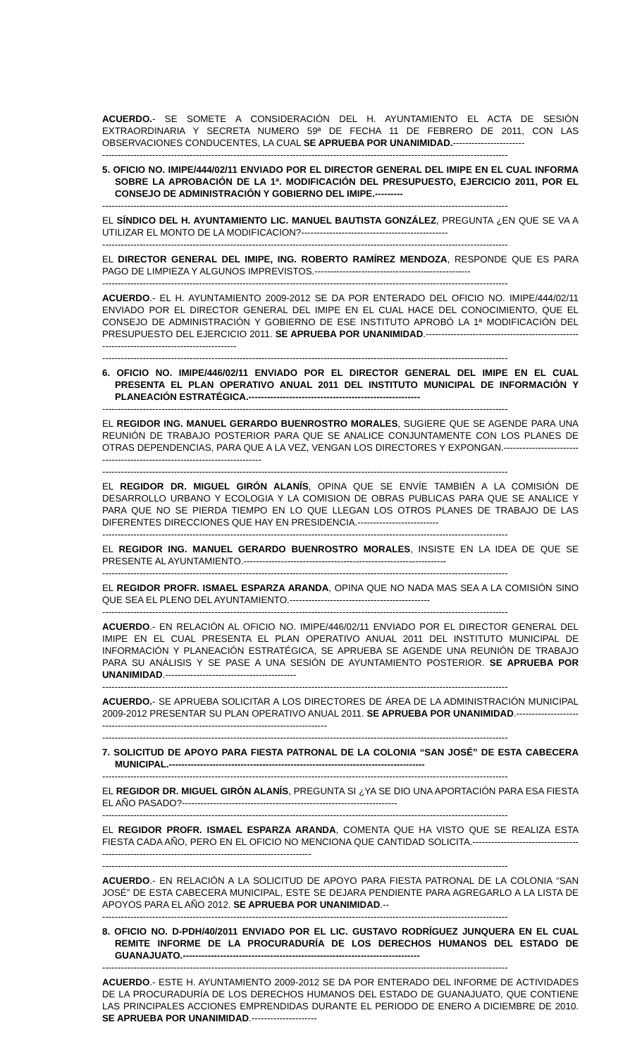ACUERDO.- SE SOMETE A CONSIDERACIÓN DEL H. AYUNTAMIENTO EL ACTA DE SESIÓN EXTRAORDINARIA Y SECRETA NUMERO 59ª DE FECHA 11 DE FEBRERO DE 2011, CON LAS OBSERVACIONES CONDUCENTES, LA CUAL SE APRUEBA POR UNANIMIDAD.-----------------------
----------------------------------------------------------------------------------------------------------------------------------
5. OFICIO NO. IMIPE/444/02/11 ENVIADO POR EL DIRECTOR GENERAL DEL IMIPE EN EL CUAL INFORMA SOBRE LA APROBACIÓN DE LA 1ª. MODIFICACIÓN DEL PRESUPUESTO, EJERCICIO 2011, POR EL CONSEJO DE ADMINISTRACIÓN Y GOBIERNO DEL IMIPE.---------
----------------------------------------------------------------------------------------------------------------------------------
EL SÍNDICO DEL H. AYUNTAMIENTO LIC. MANUEL BAUTISTA GONZÁLEZ, PREGUNTA ¿EN QUE SE VA A UTILIZAR EL MONTO DE LA MODIFICACION?-----------------------------------------------
----------------------------------------------------------------------------------------------------------------------------------
EL DIRECTOR GENERAL DEL IMIPE, ING. ROBERTO RAMÍREZ MENDOZA, RESPONDE QUE ES PARA PAGO DE LIMPIEZA Y ALGUNOS IMPREVISTOS.--------------------------------------------------
----------------------------------------------------------------------------------------------------------------------------------
ACUERDO.- EL H. AYUNTAMIENTO 2009-2012 SE DA POR ENTERADO DEL OFICIO NO. IMIPE/444/02/11 ENVIADO POR EL DIRECTOR GENERAL DEL IMIPE EN EL CUAL HACE DEL CONOCIMIENTO, QUE EL CONSEJO DE ADMINISTRACIÓN Y GOBIERNO DE ESE INSTITUTO APROBÓ LA 1ª MODIFICACIÓN DEL PRESUPUESTO DEL EJERCICIO 2011. SE APRUEBA POR UNANIMIDAD.--------------------------------------------------------------------------------------------
----------------------------------------------------------------------------------------------------------------------------------
6. OFICIO NO. IMIPE/446/02/11 ENVIADO POR EL DIRECTOR GENERAL DEL IMIPE EN EL CUAL PRESENTA EL PLAN OPERATIVO ANUAL 2011 DEL INSTITUTO MUNICIPAL DE INFORMACIÓN Y PLANEACIÓN ESTRATÉGICA.-------------------------------------------------------
----------------------------------------------------------------------------------------------------------------------------------
EL REGIDOR ING. MANUEL GERARDO BUENROSTRO MORALES, SUGIERE QUE SE AGENDE PARA UNA REUNIÓN DE TRABAJO POSTERIOR PARA QUE SE ANALICE CONJUNTAMENTE CON LOS PLANES DE OTRAS DEPENDENCIAS, PARA QUE A LA VEZ, VENGAN LOS DIRECTORES Y EXPONGAN.---------------------------------------------------------------------------
----------------------------------------------------------------------------------------------------------------------------------
EL REGIDOR DR. MIGUEL GIRÓN ALANÍS, OPINA QUE SE ENVÍE TAMBIÉN A LA COMISIÓN DE DESARROLLO URBANO Y ECOLOGIA Y LA COMISION DE OBRAS PUBLICAS PARA QUE SE ANALICE Y PARA QUE NO SE PIERDA TIEMPO EN LO QUE LLEGAN LOS OTROS PLANES DE TRABAJO DE LAS DIFERENTES DIRECCIONES QUE HAY EN PRESIDENCIA.--------------------------
----------------------------------------------------------------------------------------------------------------------------------
EL REGIDOR ING. MANUEL GERARDO BUENROSTRO MORALES, INSISTE EN LA IDEA DE QUE SE PRESENTE AL AYUNTAMIENTO.-----------------------------------------------------------------
----------------------------------------------------------------------------------------------------------------------------------
EL REGIDOR PROFR. ISMAEL ESPARZA ARANDA, OPINA QUE NO NADA MAS SEA A LA COMISIÓN SINO QUE SEA EL PLENO DEL AYUNTAMIENTO.---------------------------------------------
----------------------------------------------------------------------------------------------------------------------------------
ACUERDO.- EN RELACIÓN AL OFICIO NO. IMIPE/446/02/11 ENVIADO POR EL DIRECTOR GENERAL DEL IMIPE EN EL CUAL PRESENTA EL PLAN OPERATIVO ANUAL 2011 DEL INSTITUTO MUNICIPAL DE INFORMACIÓN Y PLANEACIÓN ESTRATÉGICA, SE APRUEBA SE AGENDE UNA REUNIÓN DE TRABAJO PARA SU ANÁLISIS Y SE PASE A UNA SESIÓN DE AYUNTAMIENTO POSTERIOR. SE APRUEBA POR UNANIMIDAD.------------------------------------------
----------------------------------------------------------------------------------------------------------------------------------
ACUERDO.- SE APRUEBA SOLICITAR A LOS DIRECTORES DE ÁREA DE LA ADMINISTRACIÓN MUNICIPAL 2009-2012 PRESENTAR SU PLAN OPERATIVO ANUAL 2011. SE APRUEBA POR UNANIMIDAD.--------------------------------------------------------------------------------------------
----------------------------------------------------------------------------------------------------------------------------------
7. SOLICITUD DE APOYO PARA FIESTA PATRONAL DE LA COLONIA “SAN JOSÉ” DE ESTA CABECERA MUNICIPAL.----------------------------------------------------------------------------------
----------------------------------------------------------------------------------------------------------------------------------
EL REGIDOR DR. MIGUEL GIRÓN ALANÍS, PREGUNTA SI ¿YA SE DIO UNA APORTACIÓN PARA ESA FIESTA EL AÑO PASADO?---------------------------------------------------------------------
----------------------------------------------------------------------------------------------------------------------------------
EL REGIDOR PROFR. ISMAEL ESPARZA ARANDA, COMENTA QUE HA VISTO QUE SE REALIZA ESTA FIESTA CADA AÑO, PERO EN EL OFICIO NO MENCIONA QUE CANTIDAD SOLICITA.-----------------------------------------------------------------------------------------------------
----------------------------------------------------------------------------------------------------------------------------------
ACUERDO.- EN RELACIÓN A LA SOLICITUD DE APOYO PARA FIESTA PATRONAL DE LA COLONIA “SAN JOSÉ” DE ESTA CABECERA MUNICIPAL, ESTE SE DEJARA PENDIENTE PARA AGREGARLO A LA LISTA DE APOYOS PARA EL AÑO 2012. SE APRUEBA POR UNANIMIDAD.--
----------------------------------------------------------------------------------------------------------------------------------
8. OFICIO NO. D-PDH/40/2011 ENVIADO POR EL LIC. GUSTAVO RODRÍGUEZ JUNQUERA EN EL CUAL REMITE INFORME DE LA PROCURADURÍA DE LOS DERECHOS HUMANOS DEL ESTADO DE GUANAJUATO.----------------------------------------------------------------------------
----------------------------------------------------------------------------------------------------------------------------------
ACUERDO.- ESTE H. AYUNTAMIENTO 2009-2012 SE DA POR ENTERADO DEL INFORME DE ACTIVIDADES DE LA PROCURADURÍA DE LOS DERECHOS HUMANOS DEL ESTADO DE GUANAJUATO, QUE CONTIENE LAS PRINCIPALES ACCIONES EMPRENDIDAS DURANTE EL PERIODO DE ENERO A DICIEMBRE DE 2010. SE APRUEBA POR UNANIMIDAD.---------------------